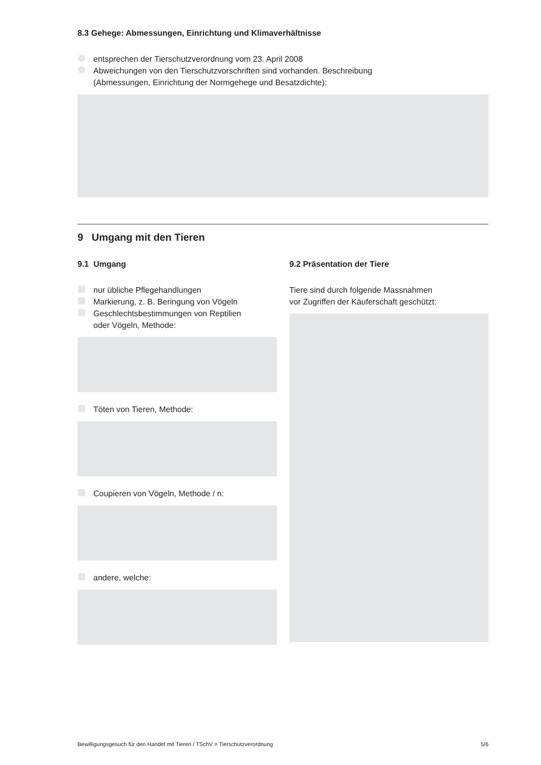8.3 Gehege: Abmessungen, Einrichtung und Klimaverhältnisse
entsprechen der Tierschutzverordnung vom 23. April 2008
Abweichungen von den Tierschutzvorschriften sind vorhanden. Beschreibung
(Abmessungen, Einrichtung der Normgehege und Besatzdichte):
9 Umgang mit den Tieren
9.1 Umgang
nur übliche Pflegehandlungen
Markierung, z. B. Beringung von Vögeln
Geschlechtsbestimmungen von Reptilien
oder Vögeln, Methode:
Töten von Tieren, Methode:
Coupieren von Vögeln, Methode / n:
andere, welche:
9.2 Präsentation der Tiere
Tiere sind durch folgende Massnahmen
vor Zugriffen der Käuferschaft geschützt:
Bewilligungsgesuch für den Handel mit Tieren / TSchV = Tierschutzverordnung 5/6